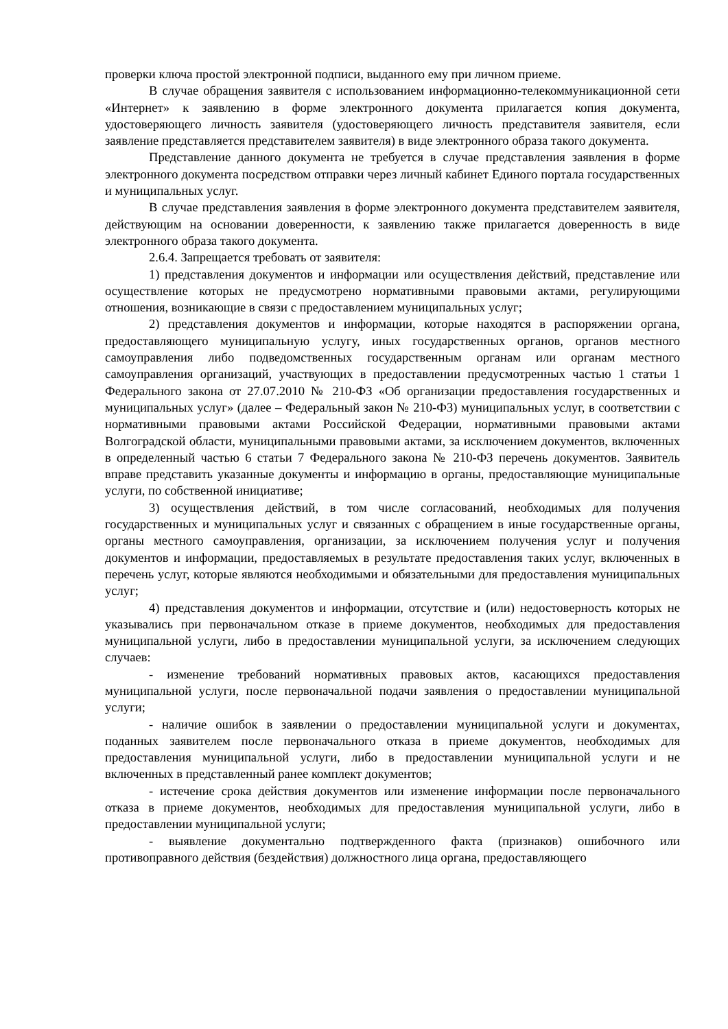проверки ключа простой электронной подписи, выданного ему при личном приеме.
В случае обращения заявителя с использованием информационно-телекоммуникационной сети «Интернет» к заявлению в форме электронного документа прилагается копия документа, удостоверяющего личность заявителя (удостоверяющего личность представителя заявителя, если заявление представляется представителем заявителя) в виде электронного образа такого документа.
Представление данного документа не требуется в случае представления заявления в форме электронного документа посредством отправки через личный кабинет Единого портала государственных и муниципальных услуг.
В случае представления заявления в форме электронного документа представителем заявителя, действующим на основании доверенности, к заявлению также прилагается доверенность в виде электронного образа такого документа.
2.6.4. Запрещается требовать от заявителя:
1) представления документов и информации или осуществления действий, представление или осуществление которых не предусмотрено нормативными правовыми актами, регулирующими отношения, возникающие в связи с предоставлением муниципальных услуг;
2) представления документов и информации, которые находятся в распоряжении органа, предоставляющего муниципальную услугу, иных государственных органов, органов местного самоуправления либо подведомственных государственным органам или органам местного самоуправления организаций, участвующих в предоставлении предусмотренных частью 1 статьи 1 Федерального закона от 27.07.2010 № 210-ФЗ «Об организации предоставления государственных и муниципальных услуг» (далее – Федеральный закон № 210-ФЗ) муниципальных услуг, в соответствии с нормативными правовыми актами Российской Федерации, нормативными правовыми актами Волгоградской области, муниципальными правовыми актами, за исключением документов, включенных в определенный частью 6 статьи 7 Федерального закона № 210-ФЗ перечень документов. Заявитель вправе представить указанные документы и информацию в органы, предоставляющие муниципальные услуги, по собственной инициативе;
3) осуществления действий, в том числе согласований, необходимых для получения государственных и муниципальных услуг и связанных с обращением в иные государственные органы, органы местного самоуправления, организации, за исключением получения услуг и получения документов и информации, предоставляемых в результате предоставления таких услуг, включенных в перечень услуг, которые являются необходимыми и обязательными для предоставления муниципальных услуг;
4) представления документов и информации, отсутствие и (или) недостоверность которых не указывались при первоначальном отказе в приеме документов, необходимых для предоставления муниципальной услуги, либо в предоставлении муниципальной услуги, за исключением следующих случаев:
- изменение требований нормативных правовых актов, касающихся предоставления муниципальной услуги, после первоначальной подачи заявления о предоставлении муниципальной услуги;
- наличие ошибок в заявлении о предоставлении муниципальной услуги и документах, поданных заявителем после первоначального отказа в приеме документов, необходимых для предоставления муниципальной услуги, либо в предоставлении муниципальной услуги и не включенных в представленный ранее комплект документов;
- истечение срока действия документов или изменение информации после первоначального отказа в приеме документов, необходимых для предоставления муниципальной услуги, либо в предоставлении муниципальной услуги;
- выявление документально подтвержденного факта (признаков) ошибочного или противоправного действия (бездействия) должностного лица органа, предоставляющего